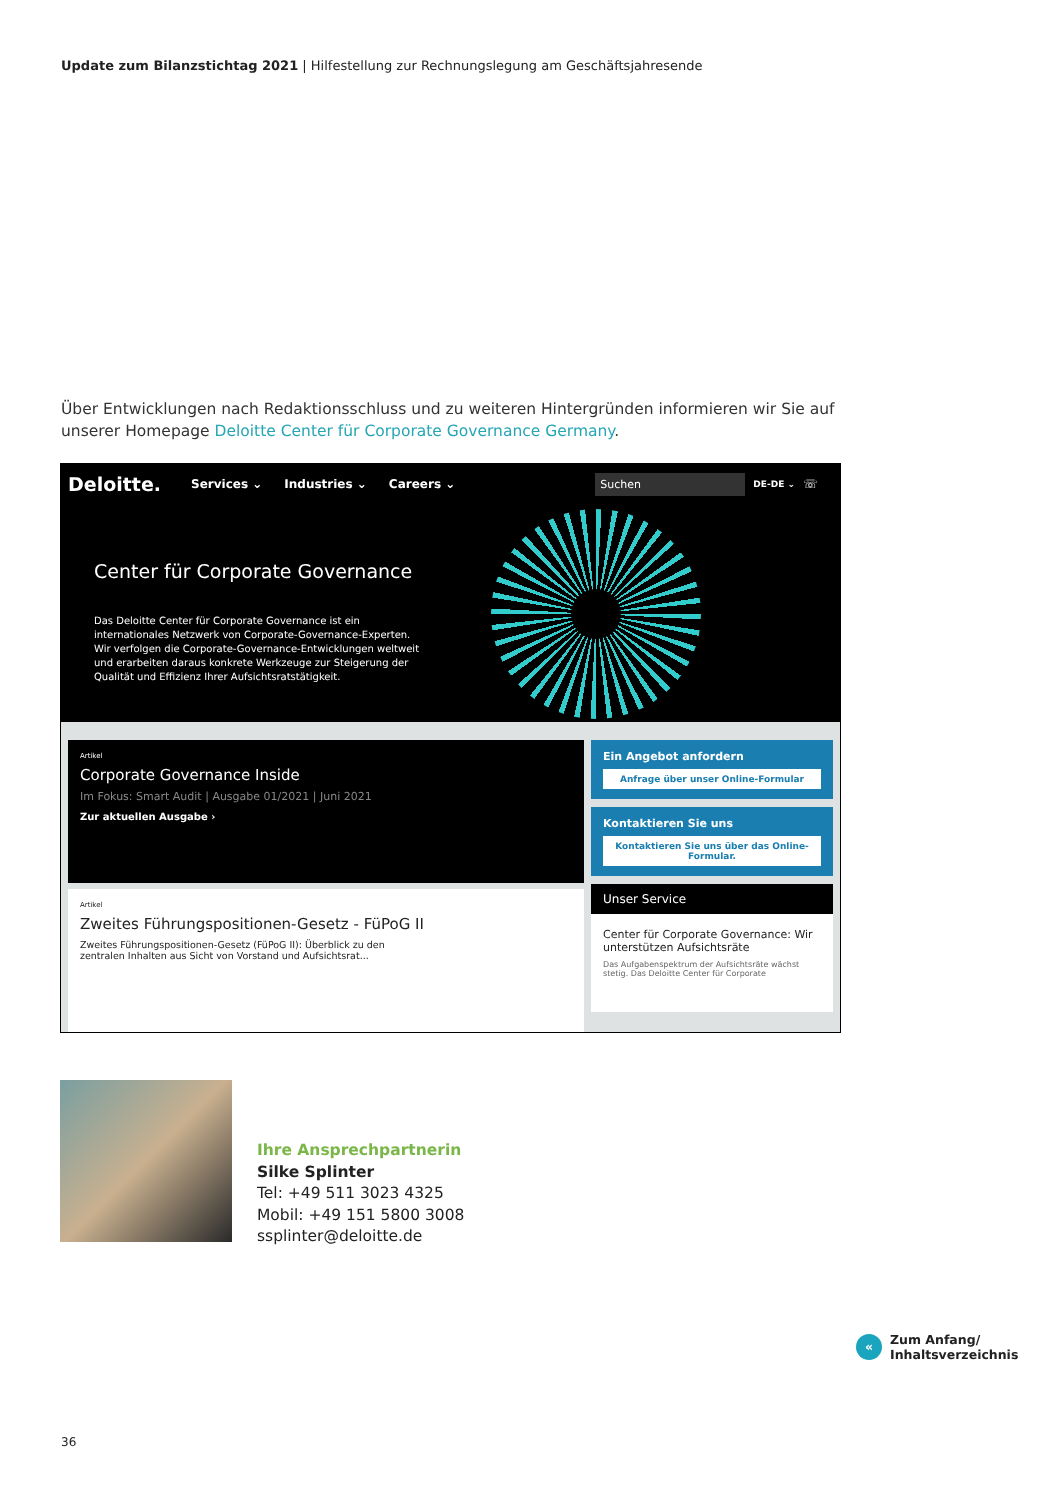Update zum Bilanzstichtag 2021 | Hilfestellung zur Rechnungslegung am Geschäftsjahresende
Über Entwicklungen nach Redaktionsschluss und zu weiteren Hintergründen informieren wir Sie auf unserer Homepage Deloitte Center für Corporate Governance Germany.
Deloitte. Services ⌄ Industries ⌄ Careers ⌄
Suchen
DE-DE ⌄ ☏
Center für Corporate Governance
Das Deloitte Center für Corporate Governance ist ein internationales Netzwerk von Corporate-Governance-Experten. Wir verfolgen die Corporate-Governance-Entwicklungen weltweit und erarbeiten daraus konkrete Werkzeuge zur Steigerung der Qualität und Effizienz Ihrer Aufsichtsratstätigkeit.
Artikel
Corporate Governance Inside
Im Fokus: Smart Audit | Ausgabe 01/2021 | Juni 2021
Zur aktuellen Ausgabe ›
Artikel
Zweites Führungspositionen-Gesetz - FüPoG II
Zweites Führungspositionen-Gesetz (FüPoG II): Überblick zu den zentralen Inhalten aus Sicht von Vorstand und Aufsichtsrat...
Ein Angebot anfordern
Anfrage über unser Online-Formular
Kontaktieren Sie uns
Kontaktieren Sie uns über das Online-Formular.
Unser Service
Center für Corporate Governance: Wir unterstützen Aufsichtsräte
Das Aufgabenspektrum der Aufsichtsräte wächst stetig. Das Deloitte Center für Corporate
Ihre Ansprechpartnerin
Silke Splinter
Tel: +49 511 3023 4325
Mobil: +49 151 5800 3008
ssplinter@deloitte.de
«
Zum Anfang/
Inhaltsverzeichnis
36